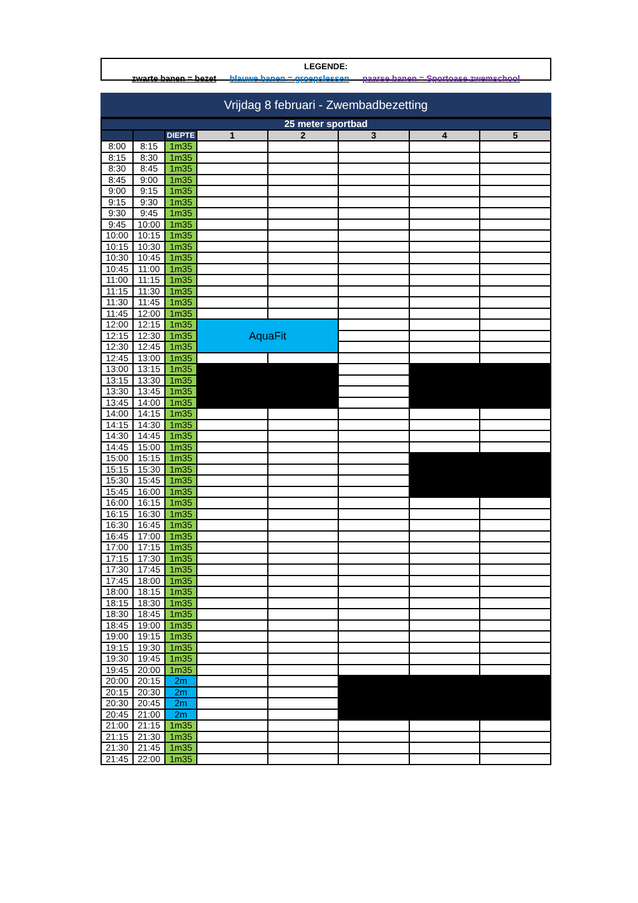LEGENDE:
zwarte banen = bezet blauwe banen = groepslessen paarse banen = Sportoase zwemschool
Vrijdag 8 februari - Zwembadbezetting
| 25 meter sportbad | | | | | | | |
| --- | --- | --- | --- | --- | --- | --- | --- |
| | | DIEPTE | 1 | 2 | 3 | 4 | 5 |
| 8:00 | 8:15 | 1m35 | | | | | |
| 8:15 | 8:30 | 1m35 | | | | | |
| 8:30 | 8:45 | 1m35 | | | | | |
| 8:45 | 9:00 | 1m35 | | | | | |
| 9:00 | 9:15 | 1m35 | | | | | |
| 9:15 | 9:30 | 1m35 | | | | | |
| 9:30 | 9:45 | 1m35 | | | | | |
| 9:45 | 10:00 | 1m35 | | | | | |
| 10:00 | 10:15 | 1m35 | | | | | |
| 10:15 | 10:30 | 1m35 | | | | | |
| 10:30 | 10:45 | 1m35 | | | | | |
| 10:45 | 11:00 | 1m35 | | | | | |
| 11:00 | 11:15 | 1m35 | | | | | |
| 11:15 | 11:30 | 1m35 | | | | | |
| 11:30 | 11:45 | 1m35 | | | | | |
| 11:45 | 12:00 | 1m35 | | | | | |
| 12:00 | 12:15 | 1m35 | AquaFit | | | | |
| 12:15 | 12:30 | 1m35 | | | | | |
| 12:30 | 12:45 | 1m35 | | | | | |
| 12:45 | 13:00 | 1m35 | | | | | |
| 13:00 | 13:15 | 1m35 | | | | | |
| 13:15 | 13:30 | 1m35 | | | | | |
| 13:30 | 13:45 | 1m35 | | | | | |
| 13:45 | 14:00 | 1m35 | | | | | |
| 14:00 | 14:15 | 1m35 | | | | | |
| 14:15 | 14:30 | 1m35 | | | | | |
| 14:30 | 14:45 | 1m35 | | | | | |
| 14:45 | 15:00 | 1m35 | | | | | |
| 15:00 | 15:15 | 1m35 | | | | | |
| 15:15 | 15:30 | 1m35 | | | | | |
| 15:30 | 15:45 | 1m35 | | | | | |
| 15:45 | 16:00 | 1m35 | | | | | |
| 16:00 | 16:15 | 1m35 | | | | | |
| 16:15 | 16:30 | 1m35 | | | | | |
| 16:30 | 16:45 | 1m35 | | | | | |
| 16:45 | 17:00 | 1m35 | | | | | |
| 17:00 | 17:15 | 1m35 | | | | | |
| 17:15 | 17:30 | 1m35 | | | | | |
| 17:30 | 17:45 | 1m35 | | | | | |
| 17:45 | 18:00 | 1m35 | | | | | |
| 18:00 | 18:15 | 1m35 | | | | | |
| 18:15 | 18:30 | 1m35 | | | | | |
| 18:30 | 18:45 | 1m35 | | | | | |
| 18:45 | 19:00 | 1m35 | | | | | |
| 19:00 | 19:15 | 1m35 | | | | | |
| 19:15 | 19:30 | 1m35 | | | | | |
| 19:30 | 19:45 | 1m35 | | | | | |
| 19:45 | 20:00 | 1m35 | | | | | |
| 20:00 | 20:15 | 2m | | | | | |
| 20:15 | 20:30 | 2m | | | | | |
| 20:30 | 20:45 | 2m | | | | | |
| 20:45 | 21:00 | 2m | | | | | |
| 21:00 | 21:15 | 1m35 | | | | | |
| 21:15 | 21:30 | 1m35 | | | | | |
| 21:30 | 21:45 | 1m35 | | | | | |
| 21:45 | 22:00 | 1m35 | | | | | |